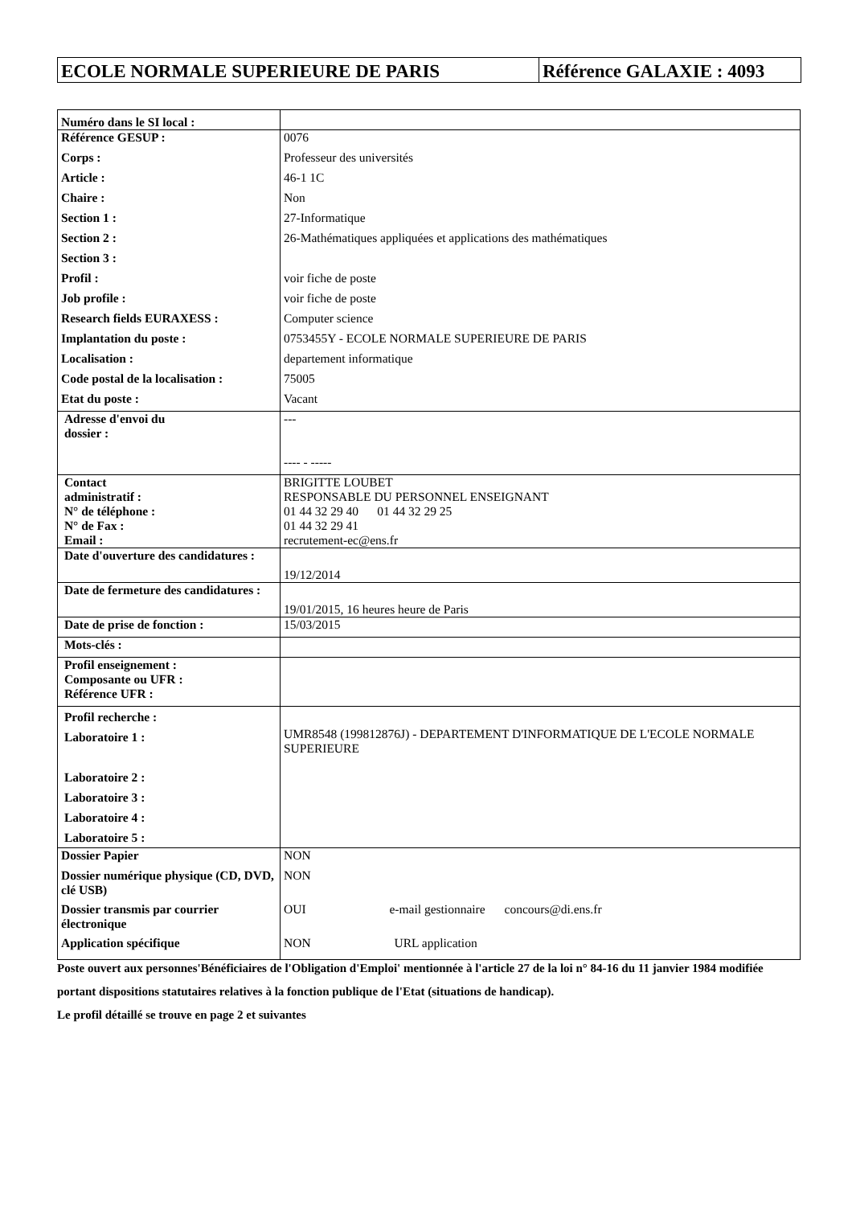ECOLE NORMALE SUPERIEURE DE PARIS Référence GALAXIE : 4093
| Numéro dans le SI local : | |
| Référence GESUP : | 0076 |
| Corps : | Professeur des universités |
| Article : | 46-1 1C |
| Chaire : | Non |
| Section 1 : | 27-Informatique |
| Section 2 : | 26-Mathématiques appliquées et applications des mathématiques |
| Section 3 : | |
| Profil : | voir fiche de poste |
| Job profile : | voir fiche de poste |
| Research fields EURAXESS : | Computer science |
| Implantation du poste : | 0753455Y - ECOLE NORMALE SUPERIEURE DE PARIS |
| Localisation : | departement informatique |
| Code postal de la localisation : | 75005 |
| Etat du poste : | Vacant |
| Adresse d'envoi du dossier : | --- ---- - ----- |
| Contact administratif : N° de téléphone : N° de Fax : Email : | BRIGITTE LOUBET RESPONSABLE DU PERSONNEL ENSEIGNANT 01 44 32 29 40 01 44 32 29 25 01 44 32 29 41 recrutement-ec@ens.fr |
| Date d'ouverture des candidatures : | 19/12/2014 |
| Date de fermeture des candidatures : | 19/01/2015, 16 heures heure de Paris |
| Date de prise de fonction : | 15/03/2015 |
| Mots-clés : | |
| Profil enseignement : Composante ou UFR : Référence UFR : | |
| Profil recherche : Laboratoire 1 : Laboratoire 2 : Laboratoire 3 : Laboratoire 4 : Laboratoire 5 : | UMR8548 (199812876J) - DEPARTEMENT D'INFORMATIQUE DE L'ECOLE NORMALE SUPERIEURE |
| Dossier Papier | NON |
| Dossier numérique physique (CD, DVD, clé USB) | NON |
| Dossier transmis par courrier électronique | OUI e-mail gestionnaire concours@di.ens.fr |
| Application spécifique | NON URL application |
Poste ouvert aux personnes'Bénéficiaires de l'Obligation d'Emploi' mentionnée à l'article 27 de la loi n° 84-16 du 11 janvier 1984 modifiée portant dispositions statutaires relatives à la fonction publique de l'Etat (situations de handicap).
Le profil détaillé se trouve en page 2 et suivantes